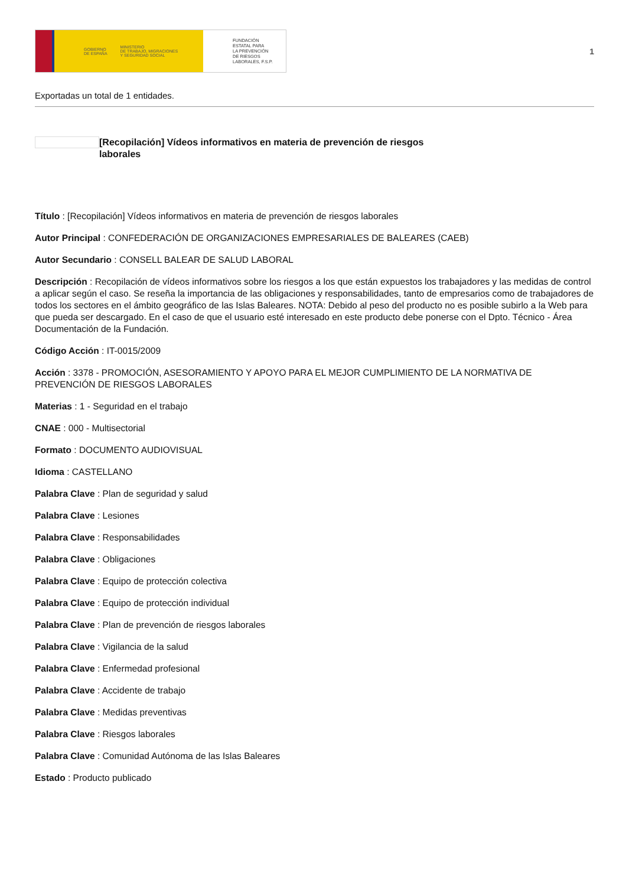GOBIERNO
DE ESPAÑA MINISTERIO
DE TRABAJO, MIGRACIONES
Y SEGURIDAD SOCIAL
FUNDACIÓN
ESTATAL PARA
LA PREVENCIÓN
DE RIESGOS
LABORALES, F.S.P.
1
Exportadas un total de 1 entidades.
[Recopilación] Vídeos informativos en materia de prevención de riesgos laborales
Título : [Recopilación] Vídeos informativos en materia de prevención de riesgos laborales
Autor Principal : CONFEDERACIÓN DE ORGANIZACIONES EMPRESARIALES DE BALEARES (CAEB)
Autor Secundario : CONSELL BALEAR DE SALUD LABORAL
Descripción : Recopilación de vídeos informativos sobre los riesgos a los que están expuestos los trabajadores y las medidas de control a aplicar según el caso. Se reseña la importancia de las obligaciones y responsabilidades, tanto de empresarios como de trabajadores de todos los sectores en el ámbito geográfico de las Islas Baleares. NOTA: Debido al peso del producto no es posible subirlo a la Web para que pueda ser descargado. En el caso de que el usuario esté interesado en este producto debe ponerse con el Dpto. Técnico - Área Documentación de la Fundación.
Código Acción : IT-0015/2009
Acción : 3378 - PROMOCIÓN, ASESORAMIENTO Y APOYO PARA EL MEJOR CUMPLIMIENTO DE LA NORMATIVA DE PREVENCIÓN DE RIESGOS LABORALES
Materias : 1 - Seguridad en el trabajo
CNAE : 000 - Multisectorial
Formato : DOCUMENTO AUDIOVISUAL
Idioma : CASTELLANO
Palabra Clave : Plan de seguridad y salud
Palabra Clave : Lesiones
Palabra Clave : Responsabilidades
Palabra Clave : Obligaciones
Palabra Clave : Equipo de protección colectiva
Palabra Clave : Equipo de protección individual
Palabra Clave : Plan de prevención de riesgos laborales
Palabra Clave : Vigilancia de la salud
Palabra Clave : Enfermedad profesional
Palabra Clave : Accidente de trabajo
Palabra Clave : Medidas preventivas
Palabra Clave : Riesgos laborales
Palabra Clave : Comunidad Autónoma de las Islas Baleares
Estado : Producto publicado